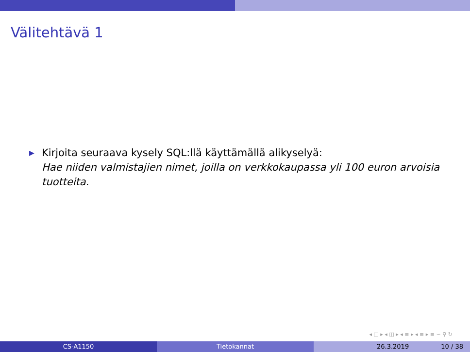Välitehtävä 1
▶
Kirjoita seuraava kysely SQL:llä käyttämällä alikyselyä:
Hae niiden valmistajien nimet, joilla on verkkokaupassa yli 100 euron arvoisia tuotteita.
◂ □ ▸ ◂ ◫ ▸ ◂ ≡ ▸ ◂ ≡ ▸ ≡ ∽ ⚲ ↻
CS-A1150 Tietokannat 26.3.2019 10 / 38